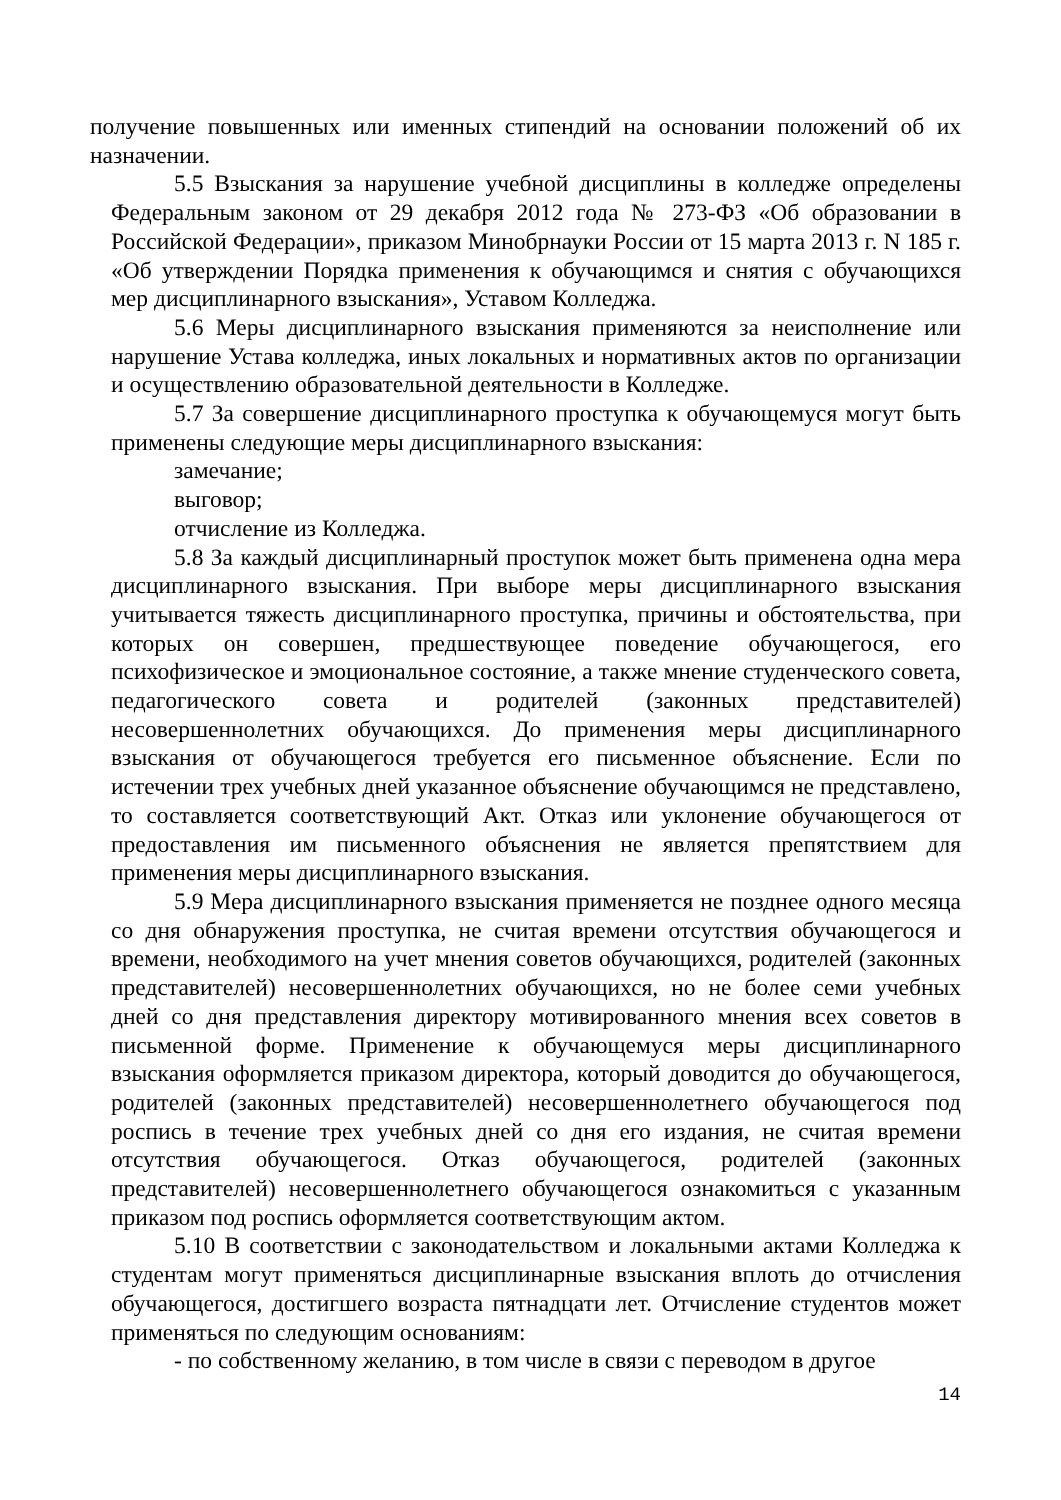получение повышенных или именных стипендий на основании положений об их назначении.
5.5 Взыскания за нарушение учебной дисциплины в колледже определены Федеральным законом от 29 декабря 2012 года № 273-ФЗ «Об образовании в Российской Федерации», приказом Минобрнауки России от 15 марта 2013 г. N 185 г. «Об утверждении Порядка применения к обучающимся и снятия с обучающихся мер дисциплинарного взыскания», Уставом Колледжа.
5.6 Меры дисциплинарного взыскания применяются за неисполнение или нарушение Устава колледжа, иных локальных и нормативных актов по организации и осуществлению образовательной деятельности в Колледже.
5.7 За совершение дисциплинарного проступка к обучающемуся могут быть применены следующие меры дисциплинарного взыскания:
замечание;
выговор;
отчисление из Колледжа.
5.8 За каждый дисциплинарный проступок может быть применена одна мера дисциплинарного взыскания. При выборе меры дисциплинарного взыскания учитывается тяжесть дисциплинарного проступка, причины и обстоятельства, при которых он совершен, предшествующее поведение обучающегося, его психофизическое и эмоциональное состояние, а также мнение студенческого совета, педагогического совета и родителей (законных представителей) несовершеннолетних обучающихся. До применения меры дисциплинарного взыскания от обучающегося требуется его письменное объяснение. Если по истечении трех учебных дней указанное объяснение обучающимся не представлено, то составляется соответствующий Акт. Отказ или уклонение обучающегося от предоставления им письменного объяснения не является препятствием для применения меры дисциплинарного взыскания.
5.9 Мера дисциплинарного взыскания применяется не позднее одного месяца со дня обнаружения проступка, не считая времени отсутствия обучающегося и времени, необходимого на учет мнения советов обучающихся, родителей (законных представителей) несовершеннолетних обучающихся, но не более семи учебных дней со дня представления директору мотивированного мнения всех советов в письменной форме. Применение к обучающемуся меры дисциплинарного взыскания оформляется приказом директора, который доводится до обучающегося, родителей (законных представителей) несовершеннолетнего обучающегося под роспись в течение трех учебных дней со дня его издания, не считая времени отсутствия обучающегося. Отказ обучающегося, родителей (законных представителей) несовершеннолетнего обучающегося ознакомиться с указанным приказом под роспись оформляется соответствующим актом.
5.10 В соответствии с законодательством и локальными актами Колледжа к студентам могут применяться дисциплинарные взыскания вплоть до отчисления обучающегося, достигшего возраста пятнадцати лет. Отчисление студентов может применяться по следующим основаниям:
- по собственному желанию, в том числе в связи с переводом в другое
14